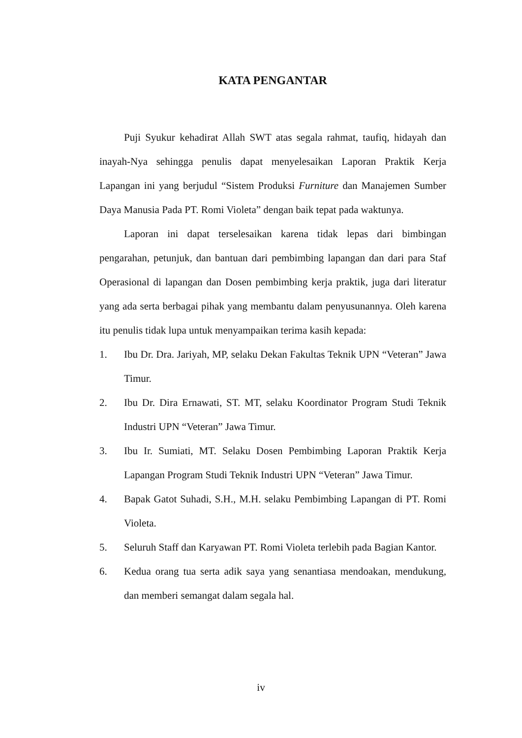KATA PENGANTAR
Puji Syukur kehadirat Allah SWT atas segala rahmat, taufiq, hidayah dan inayah-Nya sehingga penulis dapat menyelesaikan Laporan Praktik Kerja Lapangan ini yang berjudul “Sistem Produksi Furniture dan Manajemen Sumber Daya Manusia Pada PT. Romi Violeta” dengan baik tepat pada waktunya.
Laporan ini dapat terselesaikan karena tidak lepas dari bimbingan pengarahan, petunjuk, dan bantuan dari pembimbing lapangan dan dari para Staf Operasional di lapangan dan Dosen pembimbing kerja praktik, juga dari literatur yang ada serta berbagai pihak yang membantu dalam penyusunannya. Oleh karena itu penulis tidak lupa untuk menyampaikan terima kasih kepada:
1. Ibu Dr. Dra. Jariyah, MP, selaku Dekan Fakultas Teknik UPN “Veteran” Jawa Timur.
2. Ibu Dr. Dira Ernawati, ST. MT, selaku Koordinator Program Studi Teknik Industri UPN “Veteran” Jawa Timur.
3. Ibu Ir. Sumiati, MT. Selaku Dosen Pembimbing Laporan Praktik Kerja Lapangan Program Studi Teknik Industri UPN “Veteran” Jawa Timur.
4. Bapak Gatot Suhadi, S.H., M.H. selaku Pembimbing Lapangan di PT. Romi Violeta.
5. Seluruh Staff dan Karyawan PT. Romi Violeta terlebih pada Bagian Kantor.
6. Kedua orang tua serta adik saya yang senantiasa mendoakan, mendukung, dan memberi semangat dalam segala hal.
iv